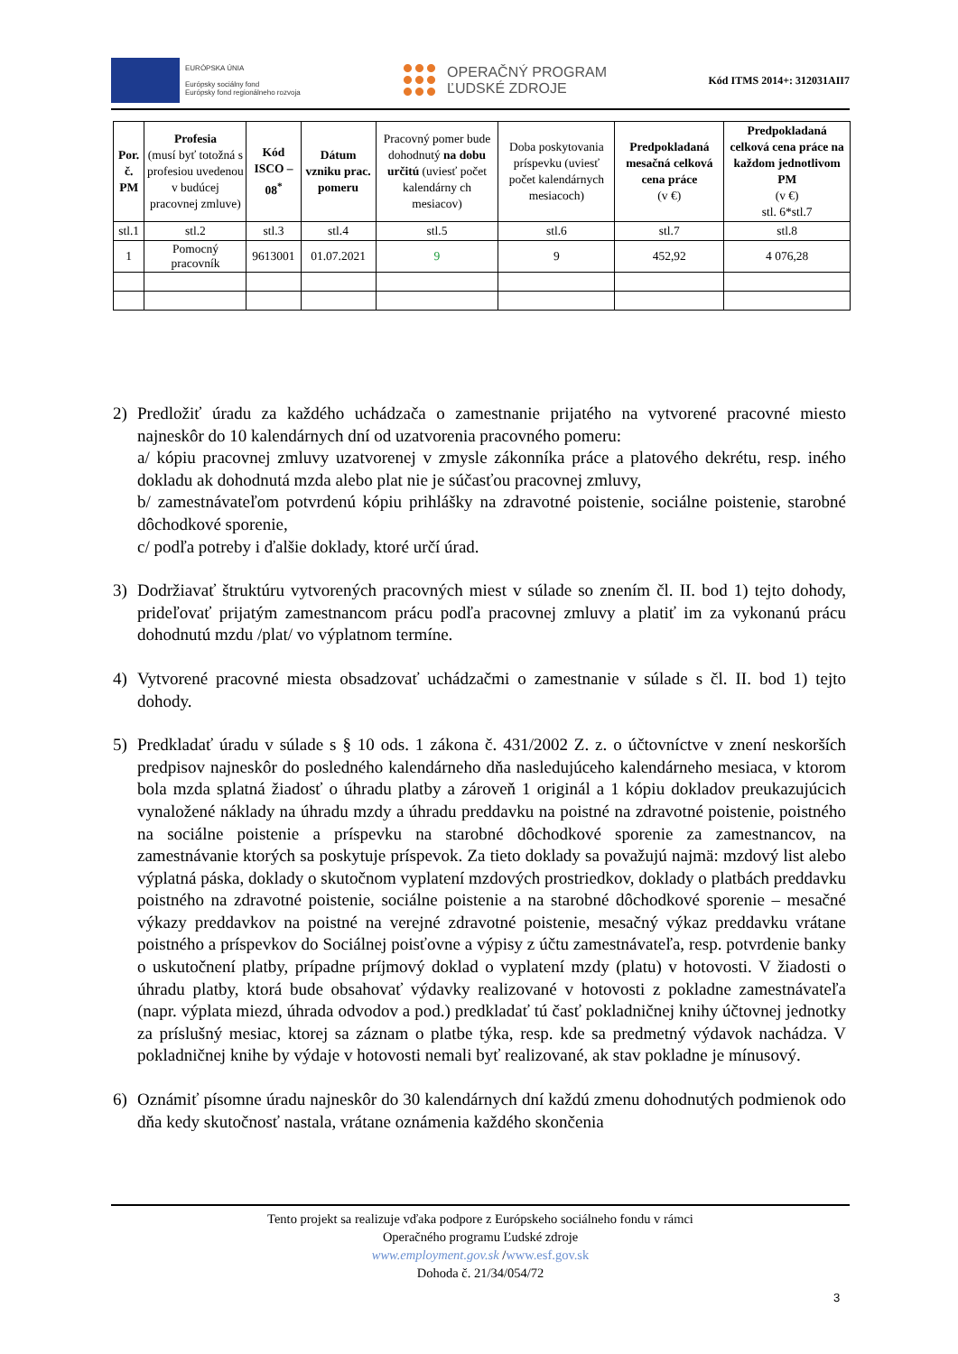EURÓPSKA ÚNIA
Európsky sociálny fond
Európsky fond regionálneho rozvoja
OPERAČNÝ PROGRAM
ĽUDSKÉ ZDROJE
Kód ITMS 2014+: 312031AII7
| Por. č. PM | Profesia (musí byť totožná s profesiou uvedenou v budúcej pracovnej zmluve) | Kód ISCO – 08<sup>*</sup> | Dátum vzniku prac. pomeru | Pracovný pomer bude dohodnutý na dobu určitú (uviesť počet kalendárny ch mesiacov) | Doba poskytovania príspevku (uviesť počet kalendárnych mesiacoch) | Predpokladaná mesačná celková cena práce (v €) | Predpokladaná celková cena práce na každom jednotlivom PM (v €) stl. 6*stl.7 |
| --- | --- | --- | --- | --- | --- | --- | --- |
| stl.1 | stl.2 | stl.3 | stl.4 | stl.5 | stl.6 | stl.7 | stl.8 |
| 1 | Pomocný pracovník | 9613001 | 01.07.2021 | 9 | 9 | 452,92 | 4 076,28 |
2) Predložiť úradu za každého uchádzača o zamestnanie prijatého na vytvorené pracovné miesto najneskôr do 10 kalendárnych dní od uzatvorenia pracovného pomeru:
a/ kópiu pracovnej zmluvy uzatvorenej v zmysle zákonníka práce a platového dekrétu, resp. iného dokladu ak dohodnutá mzda alebo plat nie je súčasťou pracovnej zmluvy,
b/ zamestnávateľom potvrdenú kópiu prihlášky na zdravotné poistenie, sociálne poistenie, starobné dôchodkové sporenie,
c/ podľa potreby i ďalšie doklady, ktoré určí úrad.
3) Dodržiavať štruktúru vytvorených pracovných miest v súlade so znením čl. II. bod 1) tejto dohody, prideľovať prijatým zamestnancom prácu podľa pracovnej zmluvy a platiť im za vykonanú prácu dohodnutú mzdu /plat/ vo výplatnom termíne.
4) Vytvorené pracovné miesta obsadzovať uchádzačmi o zamestnanie v súlade s čl. II. bod 1) tejto dohody.
5) Predkladať úradu v súlade s § 10 ods. 1 zákona č. 431/2002 Z. z. o účtovníctve v znení neskorších predpisov najneskôr do posledného kalendárneho dňa nasledujúceho kalendárneho mesiaca, v ktorom bola mzda splatná žiadosť o úhradu platby a zároveň 1 originál a 1 kópiu dokladov preukazujúcich vynaložené náklady na úhradu mzdy a úhradu preddavku na poistné na zdravotné poistenie, poistného na sociálne poistenie a príspevku na starobné dôchodkové sporenie za zamestnancov, na zamestnávanie ktorých sa poskytuje príspevok. Za tieto doklady sa považujú najmä: mzdový list alebo výplatná páska, doklady o skutočnom vyplatení mzdových prostriedkov, doklady o platbách preddavku poistného na zdravotné poistenie, sociálne poistenie a na starobné dôchodkové sporenie – mesačné výkazy preddavkov na poistné na verejné zdravotné poistenie, mesačný výkaz preddavku vrátane poistného a príspevkov do Sociálnej poisťovne a výpisy z účtu zamestnávateľa, resp. potvrdenie banky o uskutočnení platby, prípadne príjmový doklad o vyplatení mzdy (platu) v hotovosti. V žiadosti o úhradu platby, ktorá bude obsahovať výdavky realizované v hotovosti z pokladne zamestnávateľa (napr. výplata miezd, úhrada odvodov a pod.) predkladať tú časť pokladničnej knihy účtovnej jednotky za príslušný mesiac, ktorej sa záznam o platbe týka, resp. kde sa predmetný výdavok nachádza. V pokladničnej knihe by výdaje v hotovosti nemali byť realizované, ak stav pokladne je mínusový.
6) Oznámiť písomne úradu najneskôr do 30 kalendárnych dní každú zmenu dohodnutých podmienok odo dňa kedy skutočnosť nastala, vrátane oznámenia každého skončenia
Tento projekt sa realizuje vďaka podpore z Európskeho sociálneho fondu v rámci
Operačného programu Ľudské zdroje
www.employment.gov.sk /www.esf.gov.sk
Dohoda č. 21/34/054/72
3